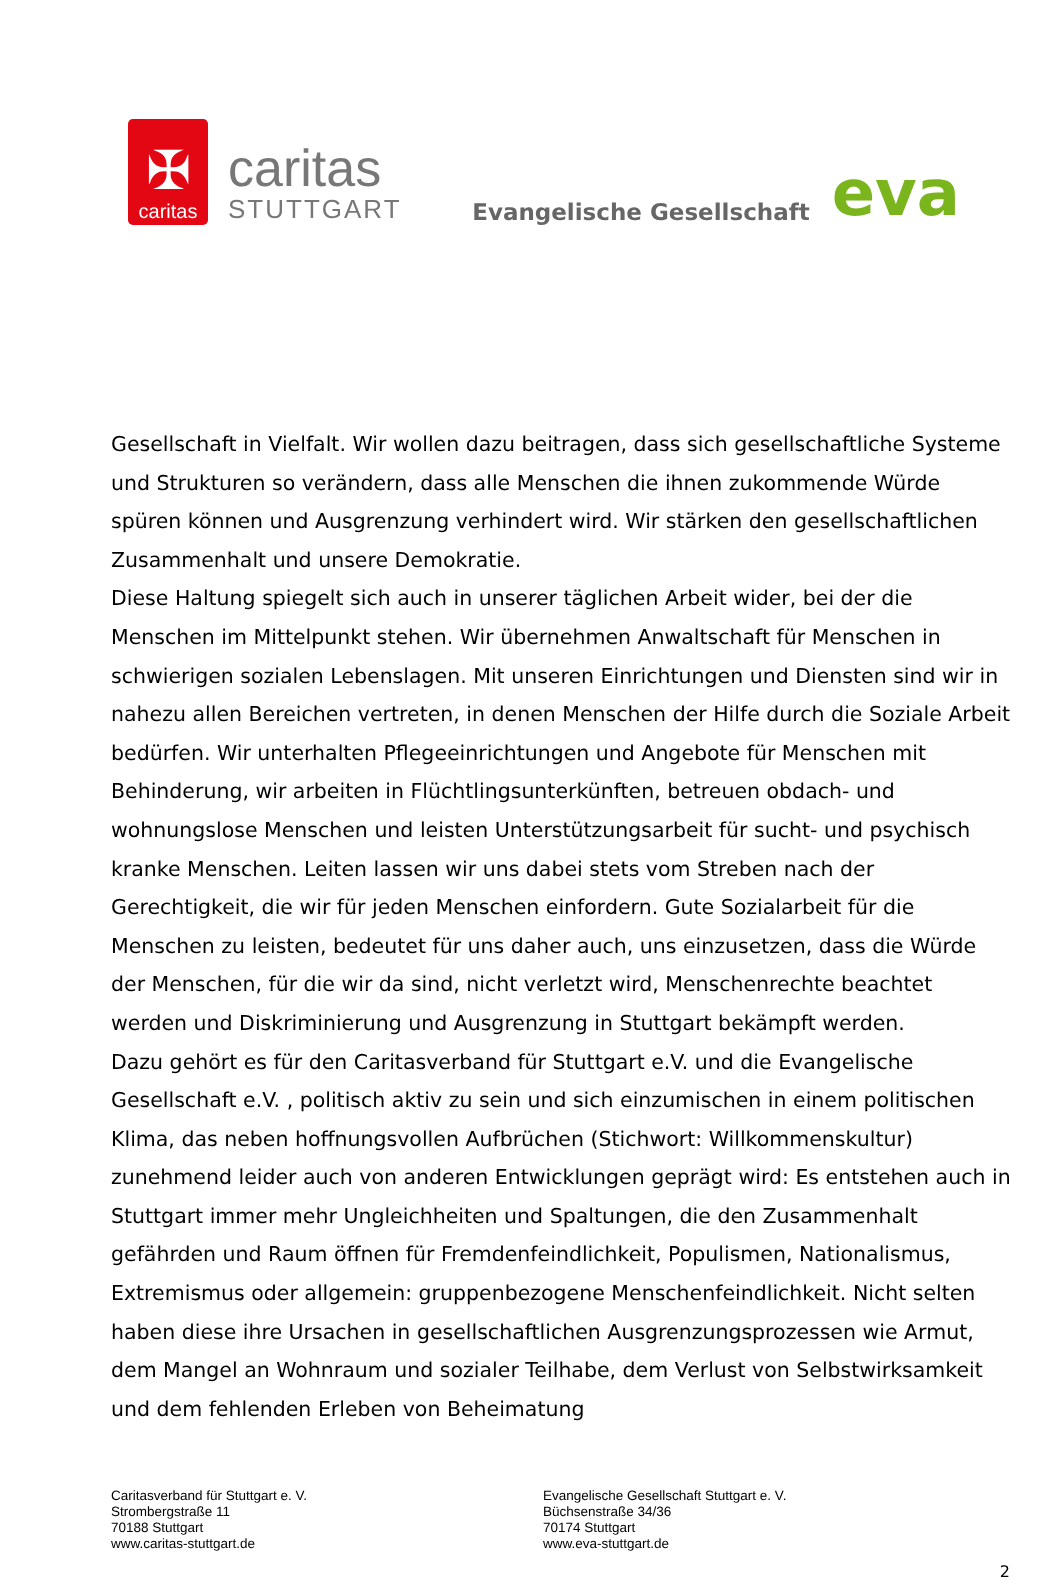✠
caritas
caritas
STUTTGART
Evangelische Gesellschaft eva
Gesellschaft in Vielfalt. Wir wollen dazu beitragen, dass sich gesellschaftliche Systeme und Strukturen so verändern, dass alle Menschen die ihnen zukommende Würde spüren können und Ausgrenzung verhindert wird. Wir stärken den gesellschaftlichen Zusammenhalt und unsere Demokratie.
Diese Haltung spiegelt sich auch in unserer täglichen Arbeit wider, bei der die Menschen im Mittelpunkt stehen. Wir übernehmen Anwaltschaft für Menschen in schwierigen sozialen Lebenslagen. Mit unseren Einrichtungen und Diensten sind wir in nahezu allen Bereichen vertreten, in denen Menschen der Hilfe durch die Soziale Arbeit bedürfen. Wir unterhalten Pflegeeinrichtungen und Angebote für Menschen mit Behinderung, wir arbeiten in Flüchtlingsunterkünften, betreuen obdach- und wohnungslose Menschen und leisten Unterstützungsarbeit für sucht- und psychisch kranke Menschen. Leiten lassen wir uns dabei stets vom Streben nach der Gerechtigkeit, die wir für jeden Menschen einfordern. Gute Sozialarbeit für die Menschen zu leisten, bedeutet für uns daher auch, uns einzusetzen, dass die Würde der Menschen, für die wir da sind, nicht verletzt wird, Menschenrechte beachtet werden und Diskriminierung und Ausgrenzung in Stuttgart bekämpft werden.
Dazu gehört es für den Caritasverband für Stuttgart e.V. und die Evangelische Gesellschaft e.V. , politisch aktiv zu sein und sich einzumischen in einem politischen Klima, das neben hoffnungsvollen Aufbrüchen (Stichwort: Willkommenskultur) zunehmend leider auch von anderen Entwicklungen geprägt wird: Es entstehen auch in Stuttgart immer mehr Ungleichheiten und Spaltungen, die den Zusammenhalt gefährden und Raum öffnen für Fremdenfeindlichkeit, Populismen, Nationalismus, Extremismus oder allgemein: gruppenbezogene Menschenfeindlichkeit. Nicht selten haben diese ihre Ursachen in gesellschaftlichen Ausgrenzungsprozessen wie Armut, dem Mangel an Wohnraum und sozialer Teilhabe, dem Verlust von Selbstwirksamkeit und dem fehlenden Erleben von Beheimatung
Caritasverband für Stuttgart e. V.
Strombergstraße 11
70188 Stuttgart
www.caritas-stuttgart.de
Evangelische Gesellschaft Stuttgart e. V.
Büchsenstraße 34/36
70174 Stuttgart
www.eva-stuttgart.de
2